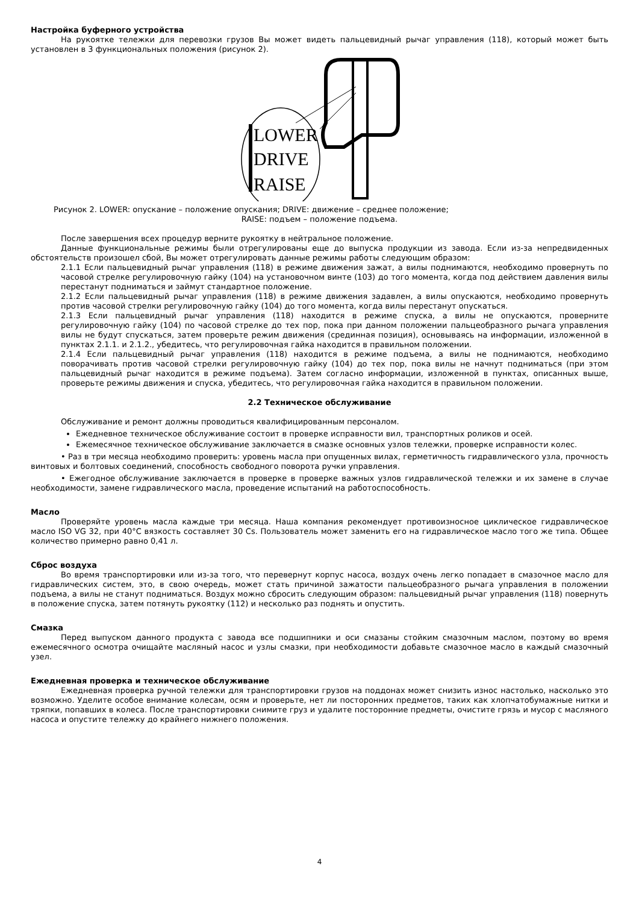Настройка буферного устройства
На рукоятке тележки для перевозки грузов Вы может видеть пальцевидный рычаг управления (118), который может быть установлен в 3 функциональных положения (рисунок 2).
LOWER
DRIVE
RAISE
Рисунок 2. LOWER: опускание – положение опускания; DRIVE: движение – среднее положение;
RAISE: подъем – положение подъема.
После завершения всех процедур верните рукоятку в нейтральное положение.
Данные функциональные режимы были отрегулированы еще до выпуска продукции из завода. Если из-за непредвиденных обстоятельств произошел сбой, Вы может отрегулировать данные режимы работы следующим образом:
2.1.1 Если пальцевидный рычаг управления (118) в режиме движения зажат, а вилы поднимаются, необходимо провернуть по часовой стрелке регулировочную гайку (104) на установочном винте (103) до того момента, когда под действием давления вилы перестанут подниматься и займут стандартное положение.
2.1.2 Если пальцевидный рычаг управления (118) в режиме движения задавлен, а вилы опускаются, необходимо провернуть против часовой стрелки регулировочную гайку (104) до того момента, когда вилы перестанут опускаться.
2.1.3 Если пальцевидный рычаг управления (118) находится в режиме спуска, а вилы не опускаются, проверните регулировочную гайку (104) по часовой стрелке до тех пор, пока при данном положении пальцеобразного рычага управления вилы не будут спускаться, затем проверьте режим движения (срединная позиция), основываясь на информации, изложенной в пунктах 2.1.1. и 2.1.2., убедитесь, что регулировочная гайка находится в правильном положении.
2.1.4 Если пальцевидный рычаг управления (118) находится в режиме подъема, а вилы не поднимаются, необходимо поворачивать против часовой стрелки регулировочную гайку (104) до тех пор, пока вилы не начнут подниматься (при этом пальцевидный рычаг находится в режиме подъема). Затем согласно информации, изложенной в пунктах, описанных выше, проверьте режимы движения и спуска, убедитесь, что регулировочная гайка находится в правильном положении.
2.2 Техническое обслуживание
Обслуживание и ремонт должны проводиться квалифицированным персоналом.
Ежедневное техническое обслуживание состоит в проверке исправности вил, транспортных роликов и осей.
Ежемесячное техническое обслуживание заключается в смазке основных узлов тележки, проверке исправности колес.
• Раз в три месяца необходимо проверить: уровень масла при опущенных вилах, герметичность гидравлического узла, прочность винтовых и болтовых соединений, способность свободного поворота ручки управления.
• Ежегодное обслуживание заключается в проверке в проверке важных узлов гидравлической тележки и их замене в случае необходимости, замене гидравлического масла, проведение испытаний на работоспособность.
Масло
Проверяйте уровень масла каждые три месяца. Наша компания рекомендует противоизносное циклическое гидравлическое масло ISO VG 32, при 40°C вязкость составляет 30 Cs. Пользователь может заменить его на гидравлическое масло того же типа. Общее количество примерно равно 0,41 л.
Сброс воздуха
Во время транспортировки или из-за того, что перевернут корпус насоса, воздух очень легко попадает в смазочное масло для гидравлических систем, это, в свою очередь, может стать причиной зажатости пальцеобразного рычага управления в положении подъема, а вилы не станут подниматься. Воздух можно сбросить следующим образом: пальцевидный рычаг управления (118) повернуть в положение спуска, затем потянуть рукоятку (112) и несколько раз поднять и опустить.
Смазка
Перед выпуском данного продукта с завода все подшипники и оси смазаны стойким смазочным маслом, поэтому во время ежемесячного осмотра очищайте масляный насос и узлы смазки, при необходимости добавьте смазочное масло в каждый смазочный узел.
Ежедневная проверка и техническое обслуживание
Ежедневная проверка ручной тележки для транспортировки грузов на поддонах может снизить износ настолько, насколько это возможно. Уделите особое внимание колесам, осям и проверьте, нет ли посторонних предметов, таких как хлопчатобумажные нитки и тряпки, попавших в колеса. После транспортировки снимите груз и удалите посторонние предметы, очистите грязь и мусор с масляного насоса и опустите тележку до крайнего нижнего положения.
4